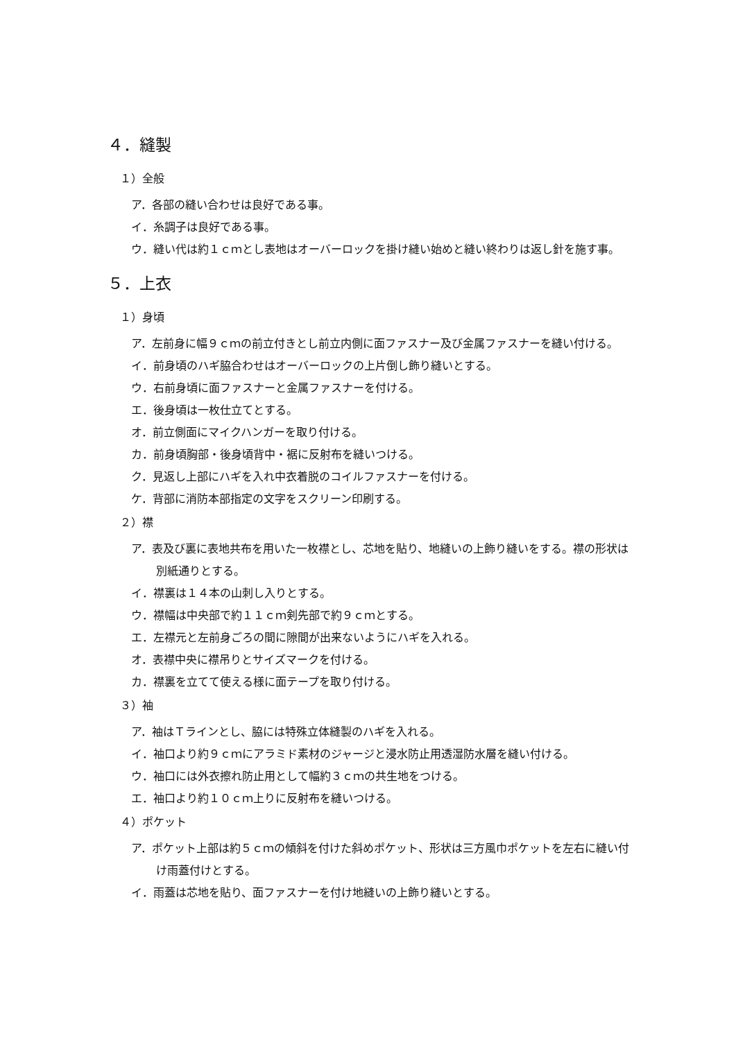４．縫製
１）全般
ア．各部の縫い合わせは良好である事。
イ．糸調子は良好である事。
ウ．縫い代は約１ｃｍとし表地はオーバーロックを掛け縫い始めと縫い終わりは返し針を施す事。
５．上衣
１）身頃
ア．左前身に幅９ｃｍの前立付きとし前立内側に面ファスナー及び金属ファスナーを縫い付ける。
イ．前身頃のハギ脇合わせはオーバーロックの上片倒し飾り縫いとする。
ウ．右前身頃に面ファスナーと金属ファスナーを付ける。
エ．後身頃は一枚仕立てとする。
オ．前立側面にマイクハンガーを取り付ける。
カ．前身頃胸部・後身頃背中・裾に反射布を縫いつける。
ク．見返し上部にハギを入れ中衣着脱のコイルファスナーを付ける。
ケ．背部に消防本部指定の文字をスクリーン印刷する。
２）襟
ア．表及び裏に表地共布を用いた一枚襟とし、芯地を貼り、地縫いの上飾り縫いをする。襟の形状は別紙通りとする。
イ．襟裏は１４本の山刺し入りとする。
ウ．襟幅は中央部で約１１ｃｍ剣先部で約９ｃｍとする。
エ．左襟元と左前身ごろの間に隙間が出来ないようにハギを入れる。
オ．表襟中央に襟吊りとサイズマークを付ける。
カ．襟裏を立てて使える様に面テープを取り付ける。
３）袖
ア．袖はＴラインとし、脇には特殊立体縫製のハギを入れる。
イ．袖口より約９ｃｍにアラミド素材のジャージと浸水防止用透湿防水層を縫い付ける。
ウ．袖口には外衣擦れ防止用として幅約３ｃｍの共生地をつける。
エ．袖口より約１０ｃｍ上りに反射布を縫いつける。
４）ポケット
ア．ポケット上部は約５ｃｍの傾斜を付けた斜めポケット、形状は三方風巾ポケットを左右に縫い付け雨蓋付けとする。
イ．雨蓋は芯地を貼り、面ファスナーを付け地縫いの上飾り縫いとする。